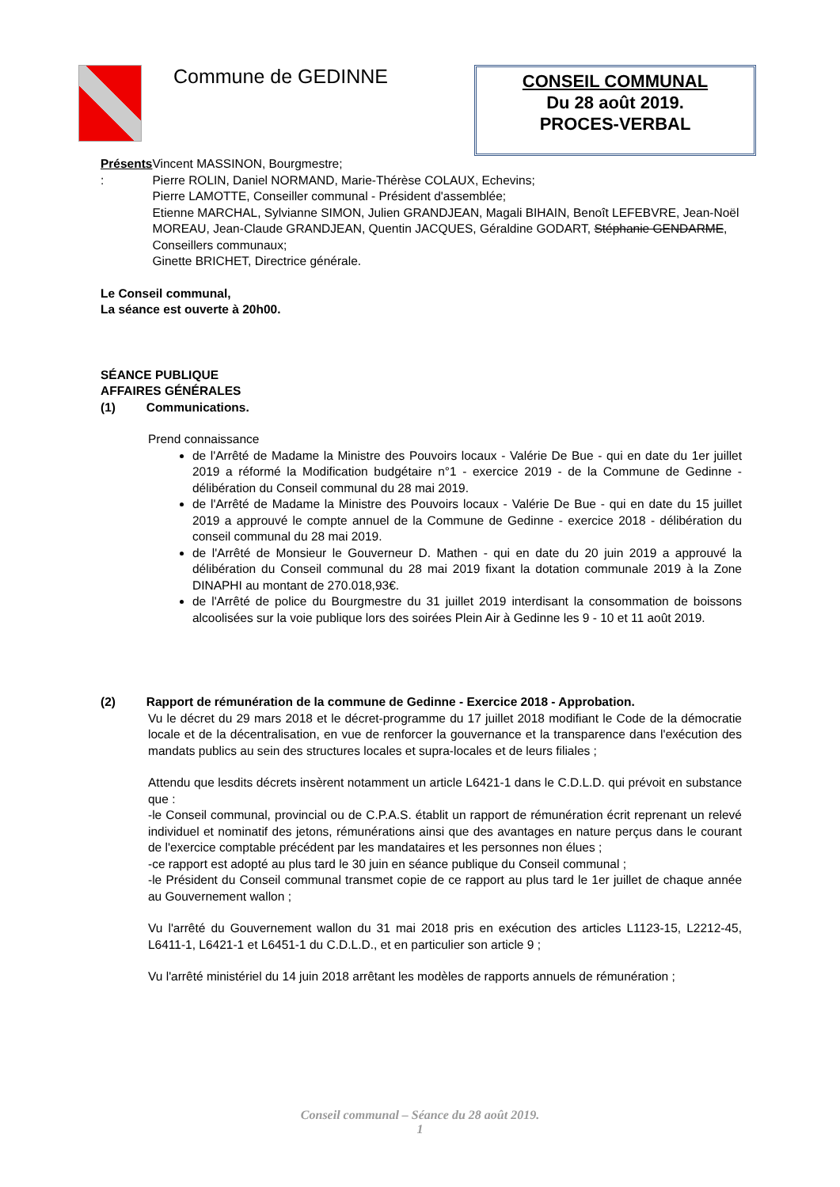Commune de GEDINNE
CONSEIL COMMUNAL
Du 28 août 2019.
PROCES-VERBAL
Présents : Vincent MASSINON, Bourgmestre;
Pierre ROLIN, Daniel NORMAND, Marie-Thérèse COLAUX, Echevins;
Pierre LAMOTTE, Conseiller communal - Président d'assemblée;
Etienne MARCHAL, Sylvianne SIMON, Julien GRANDJEAN, Magali BIHAIN, Benoît LEFEBVRE, Jean-Noël MOREAU, Jean-Claude GRANDJEAN, Quentin JACQUES, Géraldine GODART, Stéphanie GENDARME, Conseillers communaux;
Ginette BRICHET, Directrice générale.
Le Conseil communal,
La séance est ouverte à 20h00.
SÉANCE PUBLIQUE
AFFAIRES GÉNÉRALES
(1) Communications.
Prend connaissance
de l'Arrêté de Madame la Ministre des Pouvoirs locaux - Valérie De Bue - qui en date du 1er juillet 2019 a réformé la Modification budgétaire n°1 - exercice 2019 - de la Commune de Gedinne - délibération du Conseil communal du 28 mai 2019.
de l'Arrêté de Madame la Ministre des Pouvoirs locaux - Valérie De Bue - qui en date du 15 juillet 2019 a approuvé le compte annuel de la Commune de Gedinne - exercice 2018 - délibération du conseil communal du 28 mai 2019.
de l'Arrêté de Monsieur le Gouverneur D. Mathen - qui en date du 20 juin 2019 a approuvé la délibération du Conseil communal du 28 mai 2019 fixant la dotation communale 2019 à la Zone DINAPHI au montant de 270.018,93€.
de l'Arrêté de police du Bourgmestre du 31 juillet 2019 interdisant la consommation de boissons alcoolisées sur la voie publique lors des soirées Plein Air à Gedinne les 9 - 10 et 11 août 2019.
(2) Rapport de rémunération de la commune de Gedinne - Exercice 2018 - Approbation.
Vu le décret du 29 mars 2018 et le décret-programme du 17 juillet 2018 modifiant le Code de la démocratie locale et de la décentralisation, en vue de renforcer la gouvernance et la transparence dans l'exécution des mandats publics au sein des structures locales et supra-locales et de leurs filiales ;
Attendu que lesdits décrets insèrent notamment un article L6421-1 dans le C.D.L.D. qui prévoit en substance que :
-le Conseil communal, provincial ou de C.P.A.S. établit un rapport de rémunération écrit reprenant un relevé individuel et nominatif des jetons, rémunérations ainsi que des avantages en nature perçus dans le courant de l'exercice comptable précédent par les mandataires et les personnes non élues ;
-ce rapport est adopté au plus tard le 30 juin en séance publique du Conseil communal ;
-le Président du Conseil communal transmet copie de ce rapport au plus tard le 1er juillet de chaque année au Gouvernement wallon ;
Vu l'arrêté du Gouvernement wallon du 31 mai 2018 pris en exécution des articles L1123-15, L2212-45, L6411-1, L6421-1 et L6451-1 du C.D.L.D., et en particulier son article 9 ;
Vu l'arrêté ministériel du 14 juin 2018 arrêtant les modèles de rapports annuels de rémunération ;
Conseil communal – Séance du 28 août 2019.
1